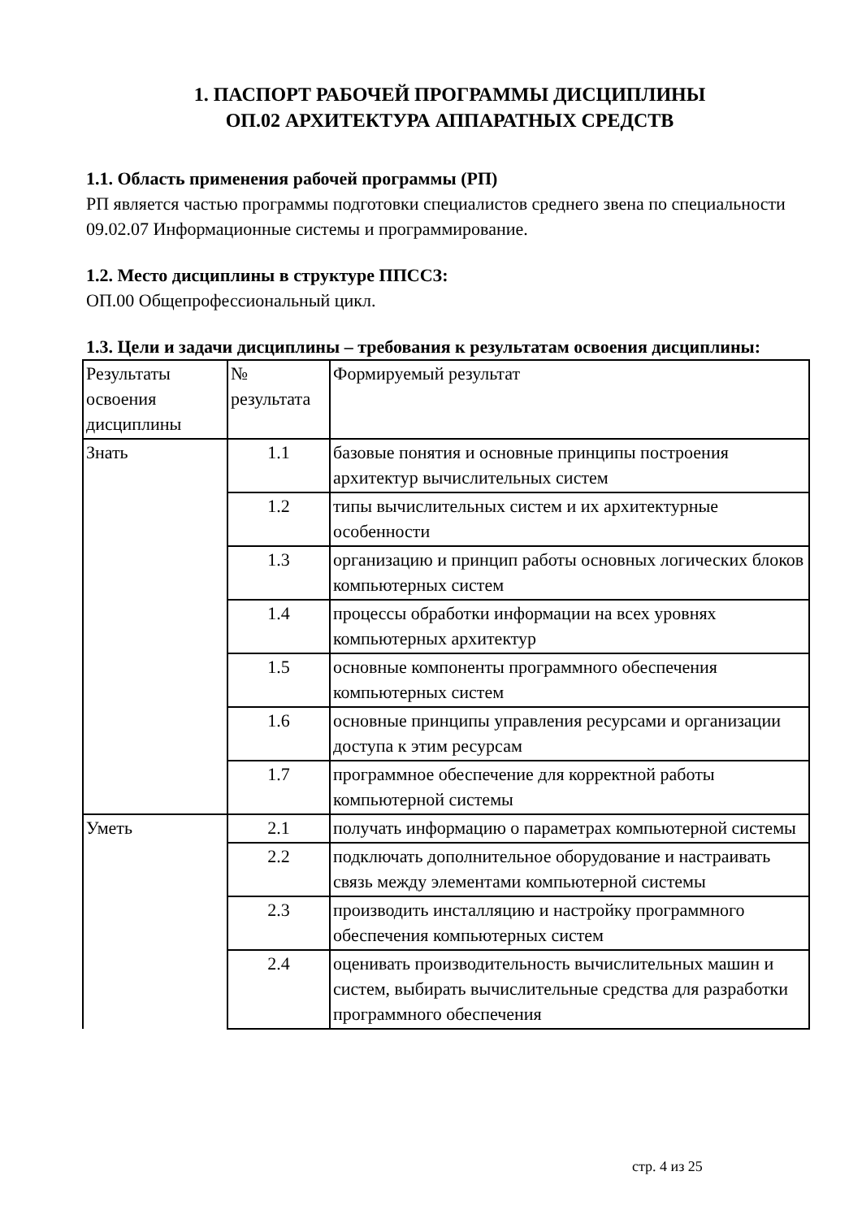1. ПАСПОРТ РАБОЧЕЙ ПРОГРАММЫ ДИСЦИПЛИНЫ
ОП.02 АРХИТЕКТУРА АППАРАТНЫХ СРЕДСТВ
1.1. Область применения рабочей программы (РП)
РП является частью программы подготовки специалистов среднего звена по специальности 09.02.07 Информационные системы и программирование.
1.2. Место дисциплины в структуре ППССЗ:
ОП.00 Общепрофессиональный цикл.
1.3. Цели и задачи дисциплины – требования к результатам освоения дисциплины:
| Результаты освоения дисциплины | № результата | Формируемый результат |
| Знать | 1.1 | базовые понятия и основные принципы построения архитектур вычислительных систем |
| | 1.2 | типы вычислительных систем и их архитектурные особенности |
| | 1.3 | организацию и принцип работы основных логических блоков компьютерных систем |
| | 1.4 | процессы обработки информации на всех уровнях компьютерных архитектур |
| | 1.5 | основные компоненты программного обеспечения компьютерных систем |
| | 1.6 | основные принципы управления ресурсами и организации доступа к этим ресурсам |
| | 1.7 | программное обеспечение для корректной работы компьютерной системы |
| Уметь | 2.1 | получать информацию о параметрах компьютерной системы |
| | 2.2 | подключать дополнительное оборудование и настраивать связь между элементами компьютерной системы |
| | 2.3 | производить инсталляцию и настройку программного обеспечения компьютерных систем |
| | 2.4 | оценивать производительность вычислительных машин и систем, выбирать вычислительные средства для разработки программного обеспечения |
стр. 4 из 25